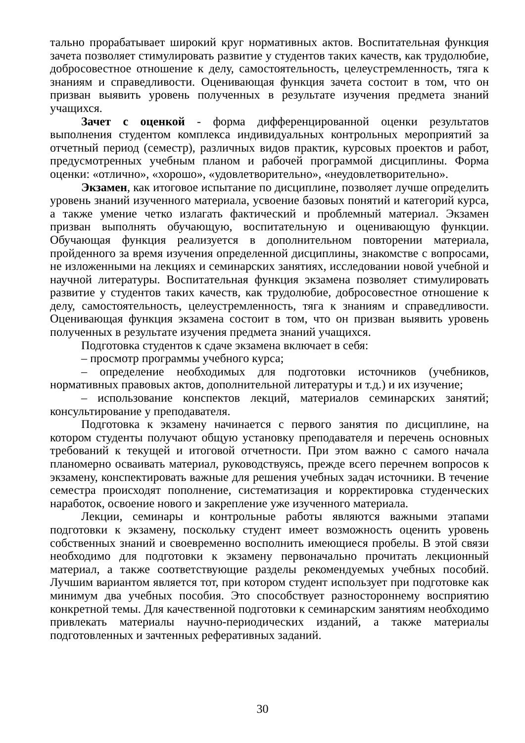тально прорабатывает широкий круг нормативных актов. Воспитательная функция зачета позволяет стимулировать развитие у студентов таких качеств, как трудолюбие, добросовестное отношение к делу, самостоятельность, целеустремленность, тяга к знаниям и справедливости. Оценивающая функция зачета состоит в том, что он призван выявить уровень полученных в результате изучения предмета знаний учащихся.
Зачет с оценкой - форма дифференцированной оценки результатов выполнения студентом комплекса индивидуальных контрольных мероприятий за отчетный период (семестр), различных видов практик, курсовых проектов и работ, предусмотренных учебным планом и рабочей программой дисциплины. Форма оценки: «отлично», «хорошо», «удовлетворительно», «неудовлетворительно».
Экзамен, как итоговое испытание по дисциплине, позволяет лучше определить уровень знаний изученного материала, усвоение базовых понятий и категорий курса, а также умение четко излагать фактический и проблемный материал. Экзамен призван выполнять обучающую, воспитательную и оценивающую функции. Обучающая функция реализуется в дополнительном повторении материала, пройденного за время изучения определенной дисциплины, знакомстве с вопросами, не изложенными на лекциях и семинарских занятиях, исследовании новой учебной и научной литературы. Воспитательная функция экзамена позволяет стимулировать развитие у студентов таких качеств, как трудолюбие, добросовестное отношение к делу, самостоятельность, целеустремленность, тяга к знаниям и справедливости. Оценивающая функция экзамена состоит в том, что он призван выявить уровень полученных в результате изучения предмета знаний учащихся.
Подготовка студентов к сдаче экзамена включает в себя:
– просмотр программы учебного курса;
– определение необходимых для подготовки источников (учебников, нормативных правовых актов, дополнительной литературы и т.д.) и их изучение;
– использование конспектов лекций, материалов семинарских занятий; консультирование у преподавателя.
Подготовка к экзамену начинается с первого занятия по дисциплине, на котором студенты получают общую установку преподавателя и перечень основных требований к текущей и итоговой отчетности. При этом важно с самого начала планомерно осваивать материал, руководствуясь, прежде всего перечнем вопросов к экзамену, конспектировать важные для решения учебных задач источники. В течение семестра происходят пополнение, систематизация и корректировка студенческих наработок, освоение нового и закрепление уже изученного материала.
Лекции, семинары и контрольные работы являются важными этапами подготовки к экзамену, поскольку студент имеет возможность оценить уровень собственных знаний и своевременно восполнить имеющиеся пробелы. В этой связи необходимо для подготовки к экзамену первоначально прочитать лекционный материал, а также соответствующие разделы рекомендуемых учебных пособий. Лучшим вариантом является тот, при котором студент использует при подготовке как минимум два учебных пособия. Это способствует разностороннему восприятию конкретной темы. Для качественной подготовки к семинарским занятиям необходимо привлекать материалы научно-периодических изданий, а также материалы подготовленных и зачтенных реферативных заданий.
30